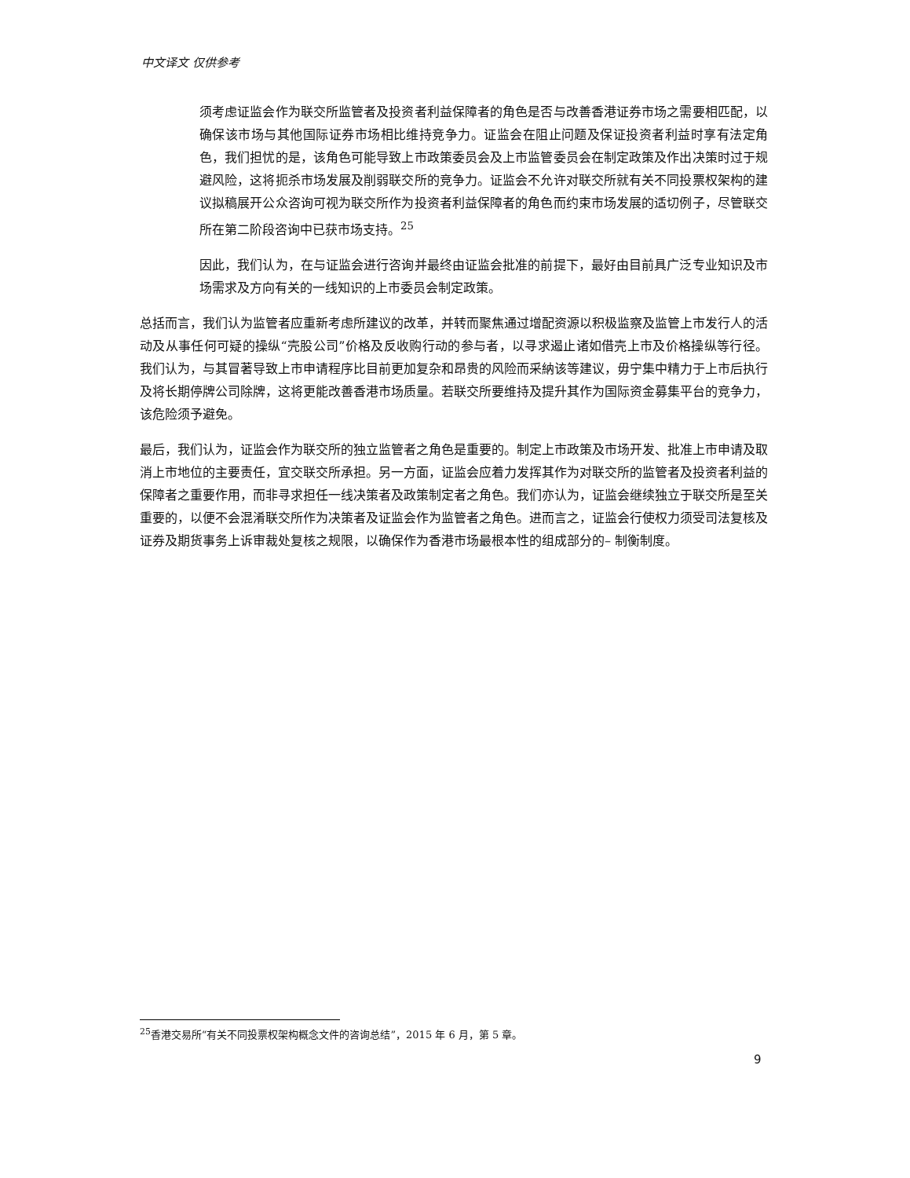中文译文 仅供参考
须考虑证监会作为联交所监管者及投资者利益保障者的角色是否与改善香港证券市场之需要相匹配，以确保该市场与其他国际证券市场相比维持竞争力。证监会在阻止问题及保证投资者利益时享有法定角色，我们担忧的是，该角色可能导致上市政策委员会及上市监管委员会在制定政策及作出决策时过于规避风险，这将扼杀市场发展及削弱联交所的竞争力。证监会不允许对联交所就有关不同投票权架构的建议拟稿展开公众咨询可视为联交所作为投资者利益保障者的角色而约束市场发展的适切例子，尽管联交所在第二阶段咨询中已获市场支持。<sup>25</sup>
因此，我们认为，在与证监会进行咨询并最终由证监会批准的前提下，最好由目前具广泛专业知识及市场需求及方向有关的一线知识的上市委员会制定政策。
总括而言，我们认为监管者应重新考虑所建议的改革，并转而聚焦通过增配资源以积极监察及监管上市发行人的活动及从事任何可疑的操纵“壳股公司”价格及反收购行动的参与者，以寻求遏止诸如借壳上市及价格操纵等行径。我们认为，与其冒著导致上市申请程序比目前更加复杂和昂贵的风险而采納该等建议，毋宁集中精力于上市后执行及将长期停牌公司除牌，这将更能改善香港市场质量。若联交所要维持及提升其作为国际资金募集平台的竞争力，该危险须予避免。
最后，我们认为，证监会作为联交所的独立监管者之角色是重要的。制定上市政策及市场开发、批准上市申请及取消上市地位的主要责任，宜交联交所承担。另一方面，证监会应着力发挥其作为对联交所的监管者及投资者利益的保障者之重要作用，而非寻求担任一线决策者及政策制定者之角色。我们亦认为，证监会继续独立于联交所是至关重要的，以便不会混淆联交所作为决策者及证监会作为监管者之角色。进而言之，证监会行使权力须受司法复核及证券及期货事务上诉审裁处复核之规限，以确保作为香港市场最根本性的组成部分的– 制衡制度。
<sup>25</sup> 香港交易所“有关不同投票权架构概念文件的咨询总结”，2015 年 6 月，第 5 章。
9